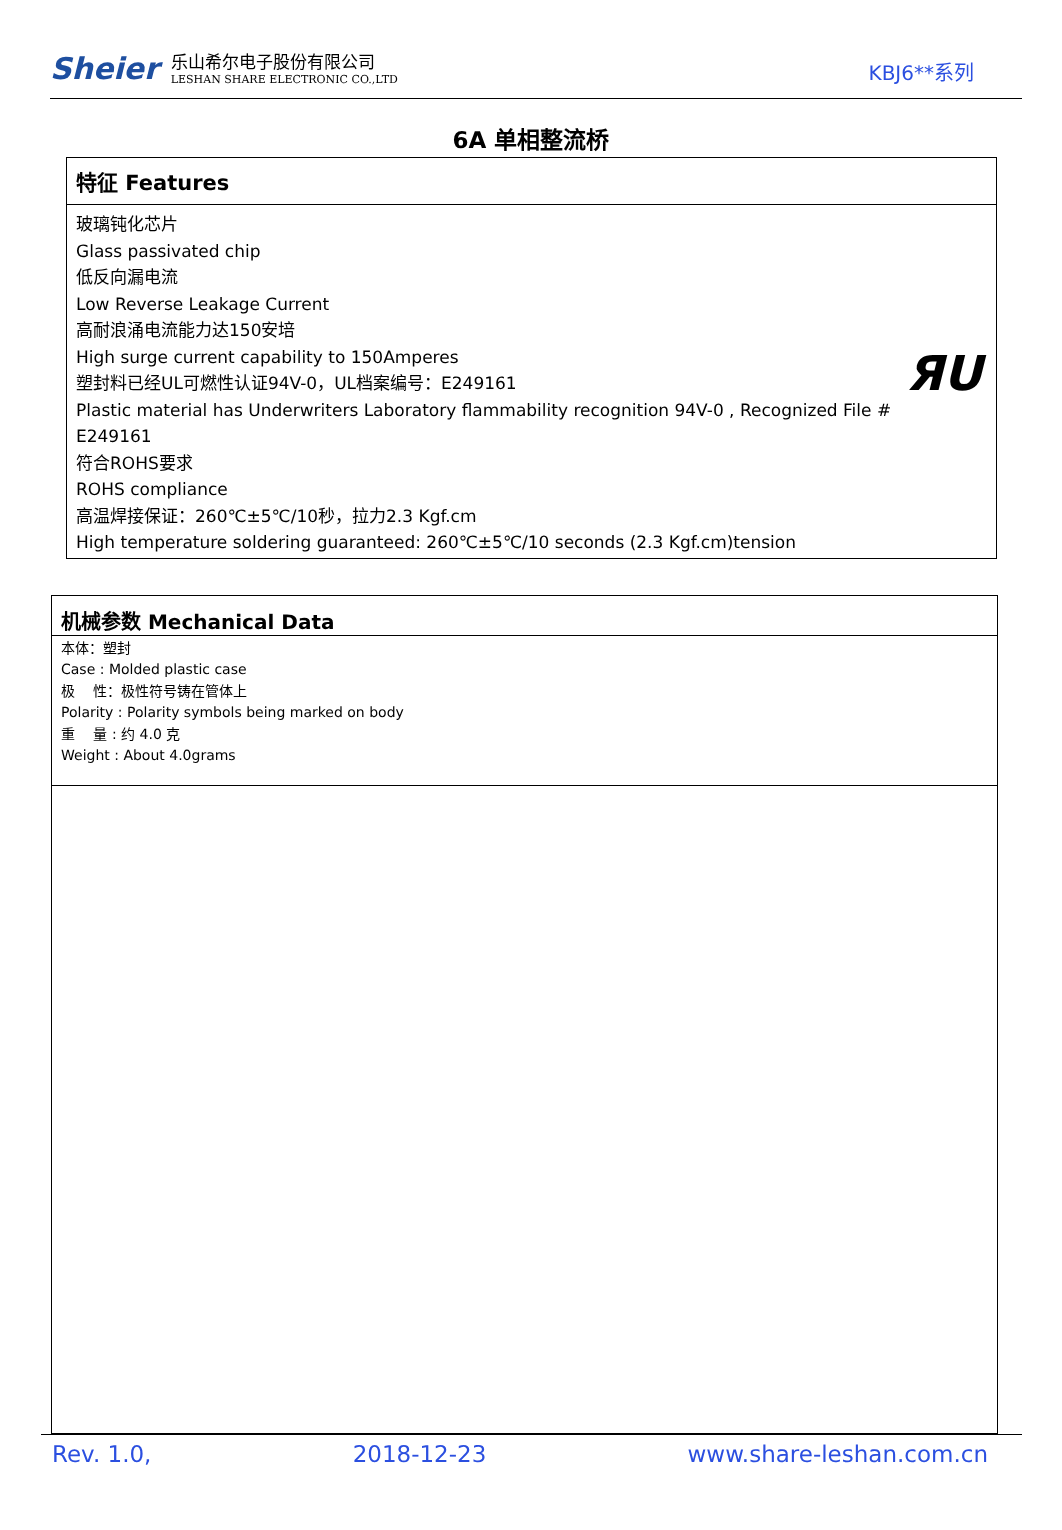Sheier
乐山希尔电子股份有限公司
LESHAN SHARE ELECTRONIC CO.,LTD
KBJ6**系列
6A 单相整流桥
特征 Features
玻璃钝化芯片
Glass passivated chip
低反向漏电流
Low Reverse Leakage Current
高耐浪涌电流能力达150安培
High surge current capability to 150Amperes
塑封料已经UL可燃性认证94V-0，UL档案编号：E249161
Plastic material has Underwriters Laboratory flammability recognition 94V-0 , Recognized File #
E249161
符合ROHS要求
ROHS compliance
高温焊接保证：260℃±5℃/10秒，拉力2.3 Kgf.cm
High temperature soldering guaranteed: 260℃±5℃/10 seconds (2.3 Kgf.cm)tension
ЯU
机械参数 Mechanical Data
本体：塑封
Case : Molded plastic case
极　 性：极性符号铸在管体上
Polarity : Polarity symbols being marked on body
重　 量 : 约 4.0 克
Weight : About 4.0grams
Rev. 1.0, 2018-12-23 www.share-leshan.com.cn